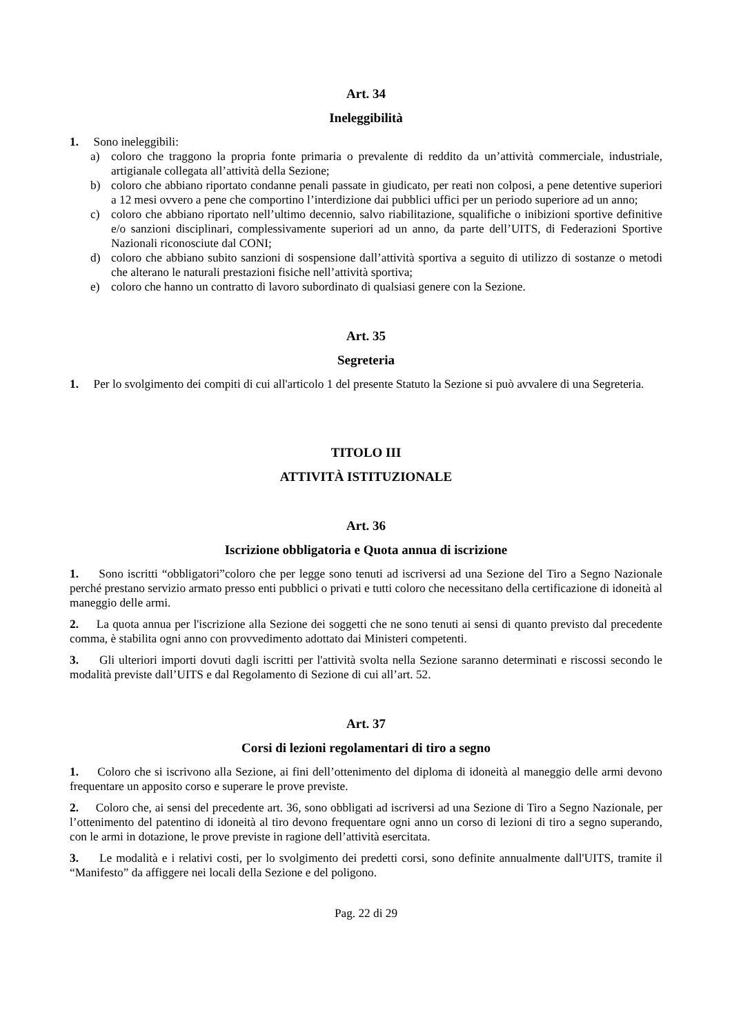Art. 34
Ineleggibilità
1. Sono ineleggibili:
a) coloro che traggono la propria fonte primaria o prevalente di reddito da un’attività commerciale, industriale, artigianale collegata all’attività della Sezione;
b) coloro che abbiano riportato condanne penali passate in giudicato, per reati non colposi, a pene detentive superiori a 12 mesi ovvero a pene che comportino l’interdizione dai pubblici uffici per un periodo superiore ad un anno;
c) coloro che abbiano riportato nell’ultimo decennio, salvo riabilitazione, squalifiche o inibizioni sportive definitive e/o sanzioni disciplinari, complessivamente superiori ad un anno, da parte dell’UITS, di Federazioni Sportive Nazionali riconosciute dal CONI;
d) coloro che abbiano subito sanzioni di sospensione dall’attività sportiva a seguito di utilizzo di sostanze o metodi che alterano le naturali prestazioni fisiche nell’attività sportiva;
e) coloro che hanno un contratto di lavoro subordinato di qualsiasi genere con la Sezione.
Art. 35
Segreteria
1. Per lo svolgimento dei compiti di cui all'articolo 1 del presente Statuto la Sezione si può avvalere di una Segreteria.
TITOLO III
ATTIVITÀ ISTITUZIONALE
Art. 36
Iscrizione obbligatoria e Quota annua di iscrizione
1. Sono iscritti “obbligatori”coloro che per legge sono tenuti ad iscriversi ad una Sezione del Tiro a Segno Nazionale perché prestano servizio armato presso enti pubblici o privati e tutti coloro che necessitano della certificazione di idoneità al maneggio delle armi.
2. La quota annua per l'iscrizione alla Sezione dei soggetti che ne sono tenuti ai sensi di quanto previsto dal precedente comma, è stabilita ogni anno con provvedimento adottato dai Ministeri competenti.
3. Gli ulteriori importi dovuti dagli iscritti per l'attività svolta nella Sezione saranno determinati e riscossi secondo le modalità previste dall’UITS e dal Regolamento di Sezione di cui all’art. 52.
Art. 37
Corsi di lezioni regolamentari di tiro a segno
1. Coloro che si iscrivono alla Sezione, ai fini dell’ottenimento del diploma di idoneità al maneggio delle armi devono frequentare un apposito corso e superare le prove previste.
2. Coloro che, ai sensi del precedente art. 36, sono obbligati ad iscriversi ad una Sezione di Tiro a Segno Nazionale, per l’ottenimento del patentino di idoneità al tiro devono frequentare ogni anno un corso di lezioni di tiro a segno superando, con le armi in dotazione, le prove previste in ragione dell’attività esercitata.
3. Le modalità e i relativi costi, per lo svolgimento dei predetti corsi, sono definite annualmente dall'UITS, tramite il “Manifesto” da affiggere nei locali della Sezione e del poligono.
Pag. 22 di 29